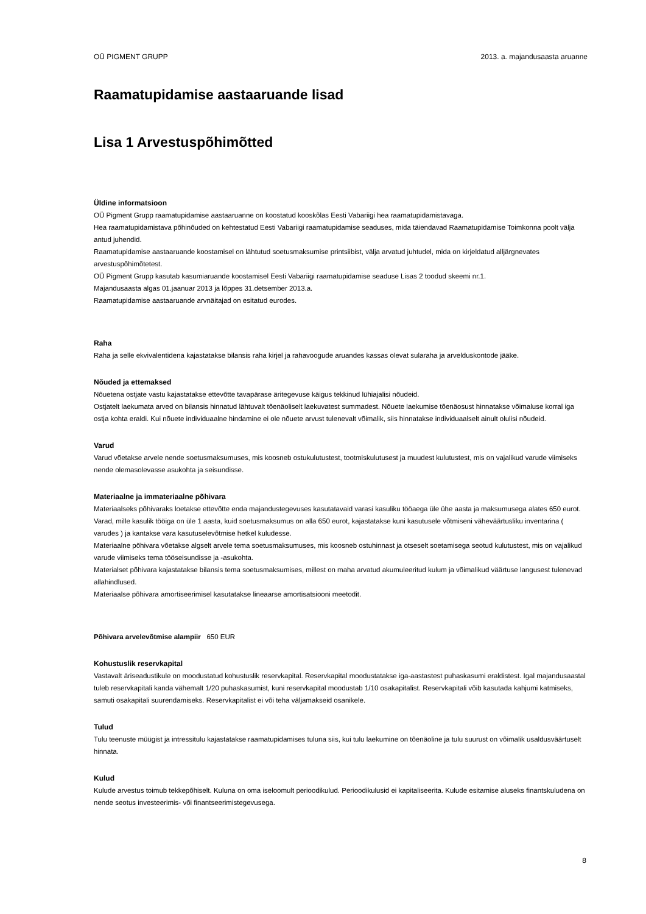OÜ PIGMENT GRUPP 2013. a. majandusaasta aruanne
Raamatupidamise aastaaruande lisad
Lisa 1 Arvestuspõhimõtted
Üldine informatsioon
OÜ Pigment Grupp raamatupidamise aastaaruanne on koostatud kooskõlas Eesti Vabariigi hea raamatupidamistavaga.
Hea raamatupidamistava põhinõuded on kehtestatud Eesti Vabariigi raamatupidamise seaduses, mida täiendavad Raamatupidamise Toimkonna poolt välja antud juhendid.
Raamatupidamise aastaaruande koostamisel on lähtutud soetusmaksumise printsiibist, välja arvatud juhtudel, mida on kirjeldatud alljärgnevates arvestuspõhimõtetest.
OÜ Pigment Grupp kasutab kasumiaruande koostamisel Eesti Vabariigi raamatupidamise seaduse Lisas 2 toodud skeemi nr.1.
Majandusaasta algas 01.jaanuar 2013 ja lõppes 31.detsember 2013.a.
Raamatupidamise aastaaruande arvnäitajad on esitatud eurodes.
Raha
Raha ja selle ekvivalentidena kajastatakse bilansis raha kirjel ja rahavoogude aruandes kassas olevat sularaha ja arvelduskontode jääke.
Nõuded ja ettemaksed
Nõuetena ostjate vastu kajastatakse ettevõtte tavapärase äritegevuse käigus tekkinud lühiajalisi nõudeid.
Ostjatelt laekumata arved on bilansis hinnatud lähtuvalt tõenäoliselt laekuvatest summadest. Nõuete laekumise tõenäosust hinnatakse võimaluse korral iga ostja kohta eraldi. Kui nõuete individuaalne hindamine ei ole nõuete arvust tulenevalt võimalik, siis hinnatakse individuaalselt ainult olulisi nõudeid.
Varud
Varud võetakse arvele nende soetusmaksumuses, mis koosneb ostukulutustest, tootmiskulutusest ja muudest kulutustest, mis on vajalikud varude viimiseks nende olemasolevasse asukohta ja seisundisse.
Materiaalne ja immateriaalne põhivara
Materiaalseks põhivaraks loetakse ettevõtte enda majandustegevuses kasutatavaid varasi kasuliku tööaega üle ühe aasta ja maksumusega alates 650 eurot. Varad, mille kasulik tööiga on üle 1 aasta, kuid soetusmaksumus on alla 650 eurot, kajastatakse kuni kasutusele võtmiseni väheväärtusliku inventarina ( varudes ) ja kantakse vara kasutuselevõtmise hetkel kuludesse.
Materiaalne põhivara võetakse algselt arvele tema soetusmaksumuses, mis koosneb ostuhinnast ja otseselt soetamisega seotud kulutustest, mis on vajalikud varude viimiseks tema tööseisundisse ja -asukohta.
Materialset põhivara kajastatakse bilansis tema soetusmaksumises, millest on maha arvatud akumuleeritud kulum ja võimalikud väärtuse langusest tulenevad allahindlused.
Materiaalse põhivara amortiseerimisel kasutatakse lineaarse amortisatsiooni meetodit.
Põhivara arvelevõtmise alampiir 650 EUR
Kohustuslik reservkapital
Vastavalt äriseadustikule on moodustatud kohustuslik reservkapital. Reservkapital moodustatakse iga-aastastest puhaskasumi eraldistest. Igal majandusaastal tuleb reservkapitali kanda vähemalt 1/20 puhaskasumist, kuni reservkapital moodustab 1/10 osakapitalist. Reservkapitali võib kasutada kahjumi katmiseks, samuti osakapitali suurendamiseks. Reservkapitalist ei või teha väljamakseid osanikele.
Tulud
Tulu teenuste müügist ja intressitulu kajastatakse raamatupidamises tuluna siis, kui tulu laekumine on tõenäoline ja tulu suurust on võimalik usaldusväärtuselt hinnata.
Kulud
Kulude arvestus toimub tekkepõhiselt. Kuluna on oma iseloomult perioodikulud. Perioodikulusid ei kapitaliseerita. Kulude esitamise aluseks finantskuludena on nende seotus investeerimis- või finantseerimistegevusega.
8